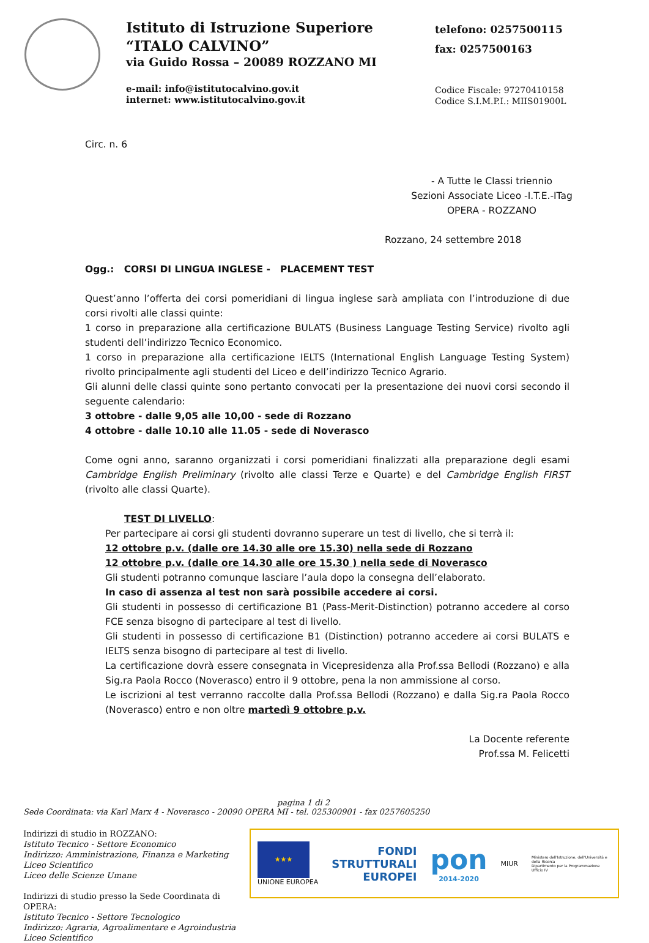Istituto di Istruzione Superiore
“ITALO CALVINO”
via Guido Rossa – 20089 ROZZANO MI
e-mail: info@istitutocalvino.gov.it
internet: www.istitutocalvino.gov.it
telefono: 0257500115
fax: 0257500163
Codice Fiscale: 97270410158
Codice S.I.M.P.I.: MIIS01900L
Circ. n. 6
- A Tutte le Classi triennio
Sezioni Associate Liceo -I.T.E.-ITag
OPERA - ROZZANO
Rozzano, 24 settembre 2018
Ogg.: CORSI DI LINGUA INGLESE - PLACEMENT TEST
Quest’anno l’offerta dei corsi pomeridiani di lingua inglese sarà ampliata con l’introduzione di due corsi rivolti alle classi quinte:
1 corso in preparazione alla certificazione BULATS (Business Language Testing Service) rivolto agli studenti dell’indirizzo Tecnico Economico.
1 corso in preparazione alla certificazione IELTS (International English Language Testing System) rivolto principalmente agli studenti del Liceo e dell’indirizzo Tecnico Agrario.
Gli alunni delle classi quinte sono pertanto convocati per la presentazione dei nuovi corsi secondo il seguente calendario:
3 ottobre - dalle 9,05 alle 10,00 - sede di Rozzano
4 ottobre - dalle 10.10 alle 11.05 - sede di Noverasco
Come ogni anno, saranno organizzati i corsi pomeridiani finalizzati alla preparazione degli esami Cambridge English Preliminary (rivolto alle classi Terze e Quarte) e del Cambridge English FIRST (rivolto alle classi Quarte).
TEST DI LIVELLO:
Per partecipare ai corsi gli studenti dovranno superare un test di livello, che si terrà il:
12 ottobre p.v. (dalle ore 14.30 alle ore 15.30) nella sede di Rozzano
12 ottobre p.v. (dalle ore 14.30 alle ore 15.30 ) nella sede di Noverasco
Gli studenti potranno comunque lasciare l’aula dopo la consegna dell’elaborato.
In caso di assenza al test non sarà possibile accedere ai corsi.
Gli studenti in possesso di certificazione B1 (Pass-Merit-Distinction) potranno accedere al corso FCE senza bisogno di partecipare al test di livello.
Gli studenti in possesso di certificazione B1 (Distinction) potranno accedere ai corsi BULATS e IELTS senza bisogno di partecipare al test di livello.
La certificazione dovrà essere consegnata in Vicepresidenza alla Prof.ssa Bellodi (Rozzano) e alla Sig.ra Paola Rocco (Noverasco) entro il 9 ottobre, pena la non ammissione al corso.
Le iscrizioni al test verranno raccolte dalla Prof.ssa Bellodi (Rozzano) e dalla Sig.ra Paola Rocco (Noverasco) entro e non oltre martedì 9 ottobre p.v.
La Docente referente
Prof.ssa M. Felicetti
pagina 1 di 2
Sede Coordinata: via Karl Marx 4 - Noverasco - 20090 OPERA MI - tel. 025300901 - fax 0257605250
Indirizzi di studio in ROZZANO:
Istituto Tecnico - Settore Economico
Indirizzo: Amministrazione, Finanza e Marketing
Liceo Scientifico
Liceo delle Scienze Umane
Indirizzi di studio presso la Sede Coordinata di OPERA:
Istituto Tecnico - Settore Tecnologico
Indirizzo: Agraria, Agroalimentare e Agroindustria
Liceo Scientifico
★★★
UNIONE EUROPEA
FONDI
STRUTTURALI
EUROPEI
pon
2014-2020
MIUR
Ministero dell'Istruzione, dell'Università e della Ricerca
Dipartimento per la Programmazione
Ufficio IV